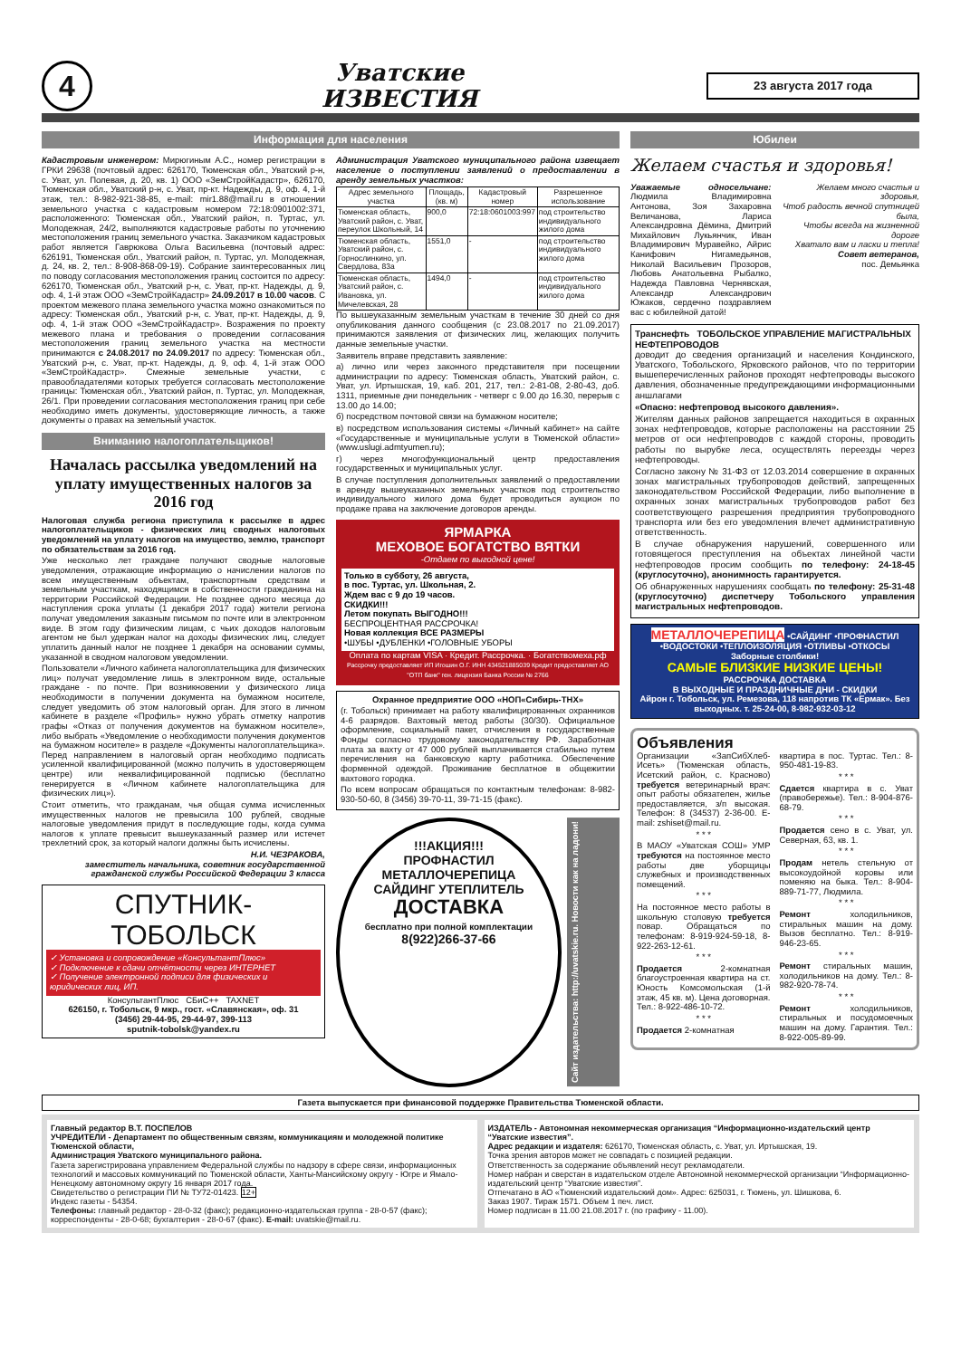4
Уватские
ИЗВЕСТИЯ
23 августа 2017 года
Информация для населения
Кадастровым инженером: Мирюгиным А.С., номер регистрации в ГРКИ 29638 (почтовый адрес: 626170, Тюменская обл., Уватский р-н, с. Уват, ул. Полевая, д. 20, кв. 1) ООО «ЗемСтройКадастр», 626170, Тюменская обл., Уватский р-н, с. Уват, пр-кт. Надежды, д. 9, оф. 4, 1-й этаж, тел.: 8-982-921-38-85, e-mail: mir1.88@mail.ru в отношении земельного участка с кадастровым номером 72:18:0901002:371, расположенного: Тюменская обл., Уватский район, п. Туртас, ул. Молодежная, 24/2, выполняются кадастровые работы по уточнению местоположения границ земельного участка. Заказчиком кадастровых работ является Гаврюкова Ольга Васильевна (почтовый адрес: 626191, Тюменская обл., Уватский район, п. Туртас, ул. Молодежная, д. 24, кв. 2, тел.: 8-908-868-09-19). Собрание заинтересованных лиц по поводу согласования местоположения границ состоится по адресу: 626170, Тюменская обл., Уватский р-н, с. Уват, пр-кт. Надежды, д. 9, оф. 4, 1-й этаж ООО «ЗемСтройКадастр» 24.09.2017 в 10.00 часов. С проектом межевого плана земельного участка можно ознакомиться по адресу: Тюменская обл., Уватский р-н, с. Уват, пр-кт. Надежды, д. 9, оф. 4, 1-й этаж ООО «ЗемСтройКадастр». Возражения по проекту межевого плана и требования о проведении согласования местоположения границ земельного участка на местности принимаются с 24.08.2017 по 24.09.2017 по адресу: Тюменская обл., Уватский р-н, с. Уват, пр-кт. Надежды, д. 9, оф. 4, 1-й этаж ООО «ЗемСтройКадастр». Смежные земельные участки, с правообладателями которых требуется согласовать местоположение границы: Тюменская обл., Уватский район, п. Туртас, ул. Молодежная, 26/1. При проведении согласования местоположения границ при себе необходимо иметь документы, удостоверяющие личность, а также документы о правах на земельный участок.
Вниманию налогоплательщиков!
Началась рассылка уведомлений на уплату имущественных налогов за 2016 год
Налоговая служба региона приступила к рассылке в адрес налогоплательщиков - физических лиц сводных налоговых уведомлений на уплату налогов на имущество, землю, транспорт по обязательствам за 2016 год.
Уже несколько лет граждане получают сводные налоговые уведомления, отражающие информацию о начислении налогов по всем имущественным объектам, транспортным средствам и земельным участкам, находящимся в собственности гражданина на территории Российской Федерации. Не позднее одного месяца до наступления срока уплаты (1 декабря 2017 года) жители региона получат уведомления заказным письмом по почте или в электронном виде. В этом году физическим лицам, с чьих доходов налоговым агентом не был удержан налог на доходы физических лиц, следует уплатить данный налог не позднее 1 декабря на основании суммы, указанной в сводном налоговом уведомлении.
Пользователи «Личного кабинета налогоплательщика для физических лиц» получат уведомление лишь в электронном виде, остальные граждане - по почте. При возникновении у физического лица необходимости в получении документа на бумажном носителе, следует уведомить об этом налоговый орган. Для этого в личном кабинете в разделе «Профиль» нужно убрать отметку напротив графы «Отказ от получения документов на бумажном носителе», либо выбрать «Уведомление о необходимости получения документов на бумажном носителе» в разделе «Документы налогоплательщика». Перед направлением в налоговый орган необходимо подписать усиленной квалифицированной (можно получить в удостоверяющем центре) или неквалифицированной подписью (бесплатно генерируется в «Личном кабинете налогоплательщика для физических лиц»).
Стоит отметить, что гражданам, чья общая сумма исчисленных имущественных налогов не превысила 100 рублей, сводные налоговые уведомления придут в последующие годы, когда сумма налогов к уплате превысит вышеуказанный размер или истечет трехлетний срок, за который налоги должны быть исчислены.
Н.И. ЧЕЗРАКОВА,
заместитель начальника, советник государственной гражданской службы Российской Федерации 3 класса
СПУТНИК-ТОБОЛЬСК
✓ Установка и сопровождение «КонсультантПлюс»
✓ Подключение к сдачи отчётности через ИНТЕРНЕТ
✓ Получение электронной подписи для физических и юридических лиц, ИП.
КонсультантПлюс СБиС++ TAXNET
626150, г. Тобольск, 9 мкр., гост. «Славянская», оф. 31
(3456) 29-44-95, 29-44-97, 399-113
sputnik-tobolsk@yandex.ru
Администрация Уватского муниципального района извещает население о поступлении заявлений о предоставлении в аренду земельных участков:
| Адрес земельного участка | Площадь, (кв. м) | Кадастровый номер | Разрешенное использование |
| --- | --- | --- | --- |
| Тюменская область, Уватский район, с. Уват, переулок Школьный, 14 | 900,0 | 72:18:0601003:997 | под строительство индивидуального жилого дома |
| Тюменская область, Уватский район, с. Горнослинкино, ул. Свердлова, 83а | 1551,0 | - | под строительство индивидуального жилого дома |
| Тюменская область, Уватский район, с. Ивановка, ул. Мичелевская, 28 | 1494,0 | - | под строительство индивидуального жилого дома |
По вышеуказанным земельным участкам в течение 30 дней со дня опубликования данного сообщения (с 23.08.2017 по 21.09.2017) принимаются заявления от физических лиц, желающих получить данные земельные участки.
Заявитель вправе представить заявление:
а) лично или через законного представителя при посещении администрации по адресу: Тюменская область, Уватский район, с. Уват, ул. Иртышская, 19, каб. 201, 217, тел.: 2-81-08, 2-80-43, доб. 1311, приемные дни понедельник - четверг с 9.00 до 16.30, перерыв с 13.00 до 14.00;
б) посредством почтовой связи на бумажном носителе;
в) посредством использования системы «Личный кабинет» на сайте «Государственные и муниципальные услуги в Тюменской области» (www.uslugi.admtyumen.ru);
г) через многофункциональный центр предоставления государственных и муниципальных услуг.
В случае поступления дополнительных заявлений о предоставлении в аренду вышеуказанных земельных участков под строительство индивидуального жилого дома будет проводиться аукцион по продаже права на заключение договоров аренды.
ЯРМАРКА
МЕХОВОЕ БОГАТСТВО ВЯТКИ
-Отдаем по выгодной цене!
Только в субботу, 26 августа,
в пос. Туртас, ул. Школьная, 2.
Ждем вас с 9 до 19 часов.
СКИДКИ!!!
Летом покупать ВЫГОДНО!!!
БЕСПРОЦЕНТНАЯ РАССРОЧКА!
Новая коллекция ВСЕ РАЗМЕРЫ
•ШУБЫ •ДУБЛЕНКИ •ГОЛОВНЫЕ УБОРЫ
Оплата по картам VISA · Кредит. Рассрочка. · Богатствомеха.рф
Рассрочку предоставляет ИП Игошин О.Г. ИНН 434521885039 Кредит предоставляет АО "ОТП банк" ген. лицензия Банка России № 2766
Охранное предприятие ООО «НОП«Сибирь-ТНХ»
(г. Тобольск) принимает на работу квалифицированных охранников 4-6 разрядов. Вахтовый метод работы (30/30). Официальное оформление, социальный пакет, отчисления в государственные Фонды согласно трудовому законодательству РФ. Заработная плата за вахту от 47 000 рублей выплачивается стабильно путем перечисления на банковскую карту работника. Обеспечение форменной одеждой. Проживание бесплатное в общежитии вахтового городка.
По всем вопросам обращаться по контактным телефонам: 8-982-930-50-60, 8 (3456) 39-70-11, 39-71-15 (факс).
!!!АКЦИЯ!!!
ПРОФНАСТИЛ
МЕТАЛЛОЧЕРЕПИЦА
САЙДИНГ УТЕПЛИТЕЛЬ
ДОСТАВКА
бесплатно при полной комплектации
8(922)266-37-66
Сайт издательства: http://uvatskie.ru. Новости как на ладони!
Юбилеи
Желаем счастья и здоровья!
Уважаемые односельчане: Людмила Владимировна Антонова, Зоя Захаровна Величанова, Лариса Александровна Дёмина, Дмитрий Михайлович Лукьянчик, Иван Владимирович Муравейко, Айрис Канифович Нигамедьянов, Николай Васильевич Прозоров, Любовь Анатольевна Рыбалко, Надежда Павловна Чернявская, Александр Александрович Южаков, сердечно поздравляем вас с юбилейной датой!
Желаем много счастья и здоровья,
Чтоб радость вечной спутницей была,
Чтобы всегда на жизненной дороге
Хватало вам и ласки и тепла!
Совет ветеранов,
пос. Демьянка
Транснефть ТОБОЛЬСКОЕ УПРАВЛЕНИЕ МАГИСТРАЛЬНЫХ НЕФТЕПРОВОДОВ
доводит до сведения организаций и населения Кондинского, Уватского, Тобольского, Ярковского районов, что по территории вышеперечисленных районов проходят нефтепроводы высокого давления, обозначенные предупреждающими информационными аншлагами
«Опасно: нефтепровод высокого давления».
Жителям данных районов запрещается находиться в охранных зонах нефтепроводов, которые расположены на расстоянии 25 метров от оси нефтепроводов с каждой стороны, проводить работы по вырубке леса, осуществлять переезды через нефтепроводы.
Согласно закону № 31-ФЗ от 12.03.2014 совершение в охранных зонах магистральных трубопроводов действий, запрещенных законодательством Российской Федерации, либо выполнение в охранных зонах магистральных трубопроводов работ без соответствующего разрешения предприятия трубопроводного транспорта или без его уведомления влечет административную ответственность.
В случае обнаружения нарушений, совершенного или готовящегося преступления на объектах линейной части нефтепроводов просим сообщить по телефону: 24-18-45 (круглосуточно), анонимность гарантируется.
Об обнаруженных нарушениях сообщать по телефону: 25-31-48 (круглосуточно) диспетчеру Тобольского управления магистральных нефтепроводов.
МЕТАЛЛОЧЕРЕПИЦА •САЙДИНГ •ПРОФНАСТИЛ •ВОДОСТОКИ •ТЕПЛОИЗОЛЯЦИЯ •ОТЛИВЫ •ОТКОСЫ
Заборные столбики!
САМЫЕ БЛИЗКИЕ НИЗКИЕ ЦЕНЫ!
РАССРОЧКА ДОСТАВКА
В ВЫХОДНЫЕ И ПРАЗДНИЧНЫЕ ДНИ - СКИДКИ
Айрон г. Тобольск, ул. Ремезова, 118 напротив ТК «Ермак». Без выходных. т. 25-24-00, 8-982-932-03-12
Объявления
Организации «ЗапСибХлеб-Исеть» (Тюменская область, Исетский район, с. Красново) требуется ветеринарный врач: опыт работы обязателен, жилье предоставляется, з/п высокая. Телефон: 8 (34537) 2-36-00. E-mail: zshiset@mail.ru.
* * *
В МАОУ «Уватская СОШ» УМР требуются на постоянное место работы две уборщицы служебных и производственных помещений.
* * *
На постоянное место работы в школьную столовую требуется повар. Обращаться по телефонам: 8-919-924-59-18, 8-922-263-12-61.
* * *
Продается 2-комнатная благоустроенная квартира на ст. Юность Комсомольская (1-й этаж, 45 кв. м). Цена договорная. Тел.: 8-922-486-10-72.
* * *
Продается 2-комнатная
квартира в пос. Туртас. Тел.: 8-950-481-19-83.
* * *
Сдается квартира в с. Уват (правобережье). Тел.: 8-904-876-68-79.
* * *
Продается сено в с. Уват, ул. Северная, 63, кв. 1.
* * *
Продам нетель стельную от высокоудойной коровы или поменяю на быка. Тел.: 8-904-889-71-77, Людмила.
* * *
Ремонт холодильников, стиральных машин на дому. Вызов бесплатно. Тел.: 8-919-946-23-65.
* * *
Ремонт стиральных машин, холодильников на дому. Тел.: 8-982-920-78-74.
* * *
Ремонт холодильников, стиральных и посудомоечных машин на дому. Гарантия. Тел.: 8-922-005-89-99.
Газета выпускается при финансовой поддержке Правительства Тюменской области.
Главный редактор В.Т. ПОСПЕЛОВ
УЧРЕДИТЕЛИ - Департамент по общественным связям, коммуникациям и молодежной политике Тюменской области,
Администрация Уватского муниципального района.
Газета зарегистрирована управлением Федеральной службы по надзору в сфере связи, информационных технологий и массовых коммуникаций по Тюменской области, Ханты-Мансийскому округу - Югре и Ямало-Ненецкому автономному округу 16 января 2017 года.
Свидетельство о регистрации ПИ № ТУ72-01423. 12+
Индекс газеты - 54354.
Телефоны: главный редактор - 28-0-32 (факс); редакционно-издательская группа - 28-0-57 (факс); корреспонденты - 28-0-68; бухгалтерия - 28-0-67 (факс). E-mail: uvatskie@mail.ru.
ИЗДАТЕЛЬ - Автономная некоммерческая организация “Информационно-издательский центр “Уватские известия”.
Адрес редакции и издателя: 626170, Тюменская область, с. Уват, ул. Иртышская, 19.
Точка зрения авторов может не совпадать с позицией редакции.
Ответственность за содержание объявлений несут рекламодатели.
Номер набран и сверстан в издательском отделе Автономной некоммерческой организации “Информационно-издательский центр “Уватские известия”.
Отпечатано в АО «Тюменский издательский дом». Адрес: 625031, г. Тюмень, ул. Шишкова, 6.
Заказ 1907. Тираж 1571. Объем 1 печ. лист.
Номер подписан в 11.00 21.08.2017 г. (по графику - 11.00).